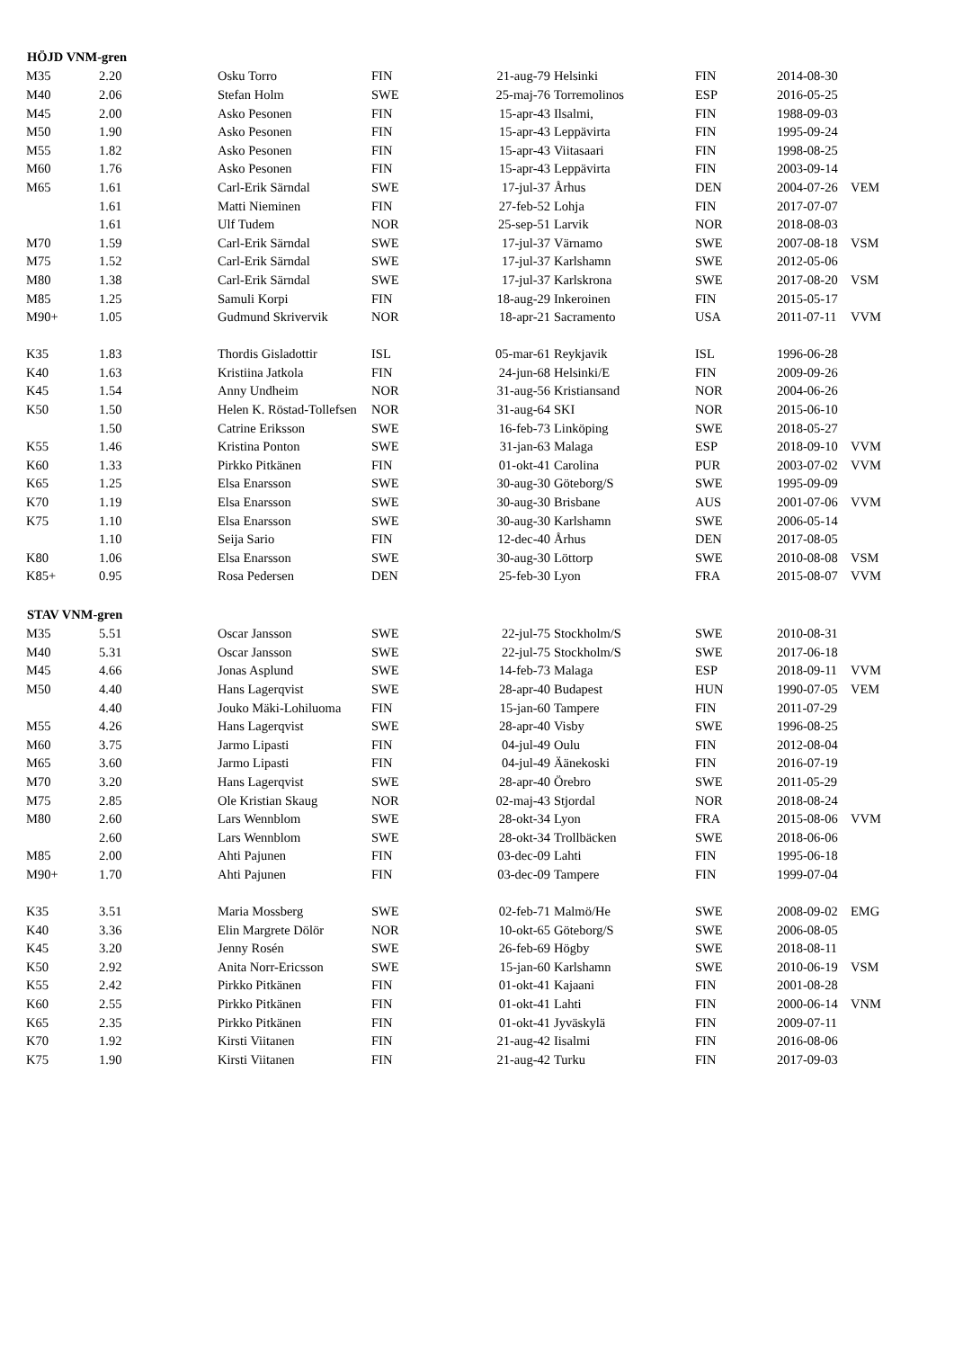| HÖJD VNM-gren | | | | | | | | |
| --- | --- | --- | --- | --- | --- | --- | --- | --- |
| M35 | 2.20 | Osku Torro | FIN | 21-aug-79 | Helsinki | FIN | 2014-08-30 | |
| M40 | 2.06 | Stefan Holm | SWE | 25-maj-76 | Torremolinos | ESP | 2016-05-25 | |
| M45 | 2.00 | Asko Pesonen | FIN | 15-apr-43 | Ilsalmi, | FIN | 1988-09-03 | |
| M50 | 1.90 | Asko Pesonen | FIN | 15-apr-43 | Leppävirta | FIN | 1995-09-24 | |
| M55 | 1.82 | Asko Pesonen | FIN | 15-apr-43 | Viitasaari | FIN | 1998-08-25 | |
| M60 | 1.76 | Asko Pesonen | FIN | 15-apr-43 | Leppävirta | FIN | 2003-09-14 | |
| M65 | 1.61 | Carl-Erik Särndal | SWE | 17-jul-37 | Århus | DEN | 2004-07-26 | VEM |
| | 1.61 | Matti Nieminen | FIN | 27-feb-52 | Lohja | FIN | 2017-07-07 | |
| | 1.61 | Ulf Tudem | NOR | 25-sep-51 | Larvik | NOR | 2018-08-03 | |
| M70 | 1.59 | Carl-Erik Särndal | SWE | 17-jul-37 | Värnamo | SWE | 2007-08-18 | VSM |
| M75 | 1.52 | Carl-Erik Särndal | SWE | 17-jul-37 | Karlshamn | SWE | 2012-05-06 | |
| M80 | 1.38 | Carl-Erik Särndal | SWE | 17-jul-37 | Karlskrona | SWE | 2017-08-20 | VSM |
| M85 | 1.25 | Samuli Korpi | FIN | 18-aug-29 | Inkeroinen | FIN | 2015-05-17 | |
| M90+ | 1.05 | Gudmund Skrivervik | NOR | 18-apr-21 | Sacramento | USA | 2011-07-11 | VVM |
| K35 | 1.83 | Thordis Gisladottir | ISL | 05-mar-61 | Reykjavik | ISL | 1996-06-28 | |
| K40 | 1.63 | Kristiina Jatkola | FIN | 24-jun-68 | Helsinki/E | FIN | 2009-09-26 | |
| K45 | 1.54 | Anny Undheim | NOR | 31-aug-56 | Kristiansand | NOR | 2004-06-26 | |
| K50 | 1.50 | Helen K. Röstad-Tollefsen | NOR | 31-aug-64 | SKI | NOR | 2015-06-10 | |
| | 1.50 | Catrine Eriksson | SWE | 16-feb-73 | Linköping | SWE | 2018-05-27 | |
| K55 | 1.46 | Kristina Ponton | SWE | 31-jan-63 | Malaga | ESP | 2018-09-10 | VVM |
| K60 | 1.33 | Pirkko Pitkänen | FIN | 01-okt-41 | Carolina | PUR | 2003-07-02 | VVM |
| K65 | 1.25 | Elsa Enarsson | SWE | 30-aug-30 | Göteborg/S | SWE | 1995-09-09 | |
| K70 | 1.19 | Elsa Enarsson | SWE | 30-aug-30 | Brisbane | AUS | 2001-07-06 | VVM |
| K75 | 1.10 | Elsa Enarsson | SWE | 30-aug-30 | Karlshamn | SWE | 2006-05-14 | |
| | 1.10 | Seija Sario | FIN | 12-dec-40 | Århus | DEN | 2017-08-05 | |
| K80 | 1.06 | Elsa Enarsson | SWE | 30-aug-30 | Löttorp | SWE | 2010-08-08 | VSM |
| K85+ | 0.95 | Rosa Pedersen | DEN | 25-feb-30 | Lyon | FRA | 2015-08-07 | VVM |
| STAV VNM-gren | | | | | | | | |
| M35 | 5.51 | Oscar Jansson | SWE | 22-jul-75 | Stockholm/S | SWE | 2010-08-31 | |
| M40 | 5.31 | Oscar Jansson | SWE | 22-jul-75 | Stockholm/S | SWE | 2017-06-18 | |
| M45 | 4.66 | Jonas Asplund | SWE | 14-feb-73 | Malaga | ESP | 2018-09-11 | VVM |
| M50 | 4.40 | Hans Lagerqvist | SWE | 28-apr-40 | Budapest | HUN | 1990-07-05 | VEM |
| | 4.40 | Jouko Mäki-Lohiluoma | FIN | 15-jan-60 | Tampere | FIN | 2011-07-29 | |
| M55 | 4.26 | Hans Lagerqvist | SWE | 28-apr-40 | Visby | SWE | 1996-08-25 | |
| M60 | 3.75 | Jarmo Lipasti | FIN | 04-jul-49 | Oulu | FIN | 2012-08-04 | |
| M65 | 3.60 | Jarmo Lipasti | FIN | 04-jul-49 | Äänekoski | FIN | 2016-07-19 | |
| M70 | 3.20 | Hans Lagerqvist | SWE | 28-apr-40 | Örebro | SWE | 2011-05-29 | |
| M75 | 2.85 | Ole Kristian Skaug | NOR | 02-maj-43 | Stjordal | NOR | 2018-08-24 | |
| M80 | 2.60 | Lars Wennblom | SWE | 28-okt-34 | Lyon | FRA | 2015-08-06 | VVM |
| | 2.60 | Lars Wennblom | SWE | 28-okt-34 | Trollbäcken | SWE | 2018-06-06 | |
| M85 | 2.00 | Ahti Pajunen | FIN | 03-dec-09 | Lahti | FIN | 1995-06-18 | |
| M90+ | 1.70 | Ahti Pajunen | FIN | 03-dec-09 | Tampere | FIN | 1999-07-04 | |
| K35 | 3.51 | Maria Mossberg | SWE | 02-feb-71 | Malmö/He | SWE | 2008-09-02 | EMG |
| K40 | 3.36 | Elin Margrete Dölör | NOR | 10-okt-65 | Göteborg/S | SWE | 2006-08-05 | |
| K45 | 3.20 | Jenny Rosén | SWE | 26-feb-69 | Högby | SWE | 2018-08-11 | |
| K50 | 2.92 | Anita Norr-Ericsson | SWE | 15-jan-60 | Karlshamn | SWE | 2010-06-19 | VSM |
| K55 | 2.42 | Pirkko Pitkänen | FIN | 01-okt-41 | Kajaani | FIN | 2001-08-28 | |
| K60 | 2.55 | Pirkko Pitkänen | FIN | 01-okt-41 | Lahti | FIN | 2000-06-14 | VNM |
| K65 | 2.35 | Pirkko Pitkänen | FIN | 01-okt-41 | Jyväskylä | FIN | 2009-07-11 | |
| K70 | 1.92 | Kirsti Viitanen | FIN | 21-aug-42 | Iisalmi | FIN | 2016-08-06 | |
| K75 | 1.90 | Kirsti Viitanen | FIN | 21-aug-42 | Turku | FIN | 2017-09-03 | |